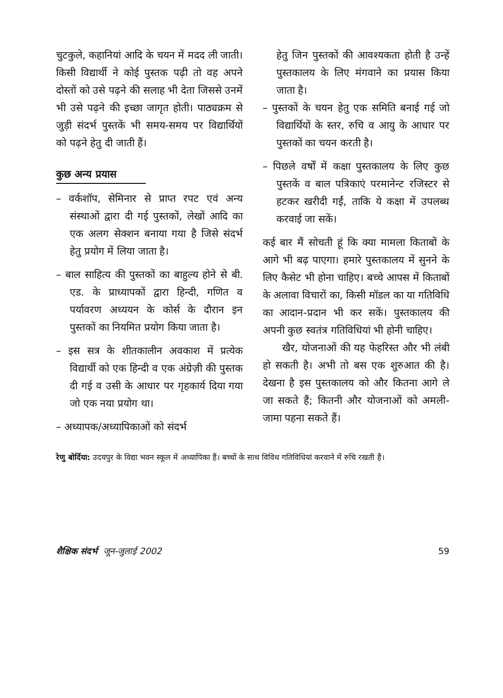चुटकुले, कहानियां आदि के चयन में मदद ली जाती। किसी विद्यार्थी ने कोई पुस्तक पढ़ी तो वह अपने दोस्तों को उसे पढ़ने की सलाह भी देता जिससे उनमें भी उसे पढ़ने की इच्छा जागृत होती। पाठ्यक्रम से जुड़ी संदर्भ पुस्तकें भी समय-समय पर विद्यार्थियों को पढ़ने हेतु दी जाती हैं।
कुछ अन्य प्रयास
– वर्कशॉप, सेमिनार से प्राप्त रपट एवं अन्य संस्थाओं द्वारा दी गई पुस्तकों, लेखों आदि का एक अलग सेक्शन बनाया गया है जिसे संदर्भ हेतु प्रयोग में लिया जाता है।
– बाल साहित्य की पुस्तकों का बाहुल्य होने से बी. एड. के प्राध्यापकों द्वारा हिन्दी, गणित व पर्यावरण अध्ययन के कोर्स के दौरान इन पुस्तकों का नियमित प्रयोग किया जाता है।
– इस सत्र के शीतकालीन अवकाश में प्रत्येक विद्यार्थी को एक हिन्दी व एक अंग्रेज़ी की पुस्तक दी गई व उसी के आधार पर गृहकार्य दिया गया जो एक नया प्रयोग था।
– अध्यापक/अध्यापिकाओं को संदर्भ
हेतु जिन पुस्तकों की आवश्यकता होती है उन्हें पुस्तकालय के लिए मंगवाने का प्रयास किया जाता है।
– पुस्तकों के चयन हेतु एक समिति बनाई गई जो विद्यार्थियों के स्तर, रुचि व आयु के आधार पर पुस्तकों का चयन करती है।
– पिछले वर्षों में कक्षा पुस्तकालय के लिए कुछ पुस्तकें व बाल पत्रिकाएं परमानेन्ट रजिस्टर से हटकर खरीदी गईं, ताकि ये कक्षा में उपलब्ध करवाई जा सकें।
कई बार मैं सोचती हूं कि क्या मामला किताबों के आगे भी बढ़ पाएगा। हमारे पुस्तकालय में सुनने के लिए कैसेट भी होना चाहिए। बच्चे आपस में किताबों के अलावा विचारों का, किसी मॉडल का या गतिविधि का आदान-प्रदान भी कर सकें। पुस्तकालय की अपनी कुछ स्वतंत्र गतिविधियां भी होनी चाहिए।
खैर, योजनाओं की यह फेहरिस्त और भी लंबी हो सकती है। अभी तो बस एक शुरुआत की है। देखना है इस पुस्तकालय को और कितना आगे ले जा सकते हैं; कितनी और योजनाओं को अमली-जामा पहना सकते हैं।
रेणु बोर्दिया: उदयपुर के विद्या भवन स्कूल में अध्यापिका हैं। बच्चों के साथ विविध गतिविधियां करवाने में रुचि रखती हैं।
शैक्षिक संदर्भ जून-जुलाई 2002 59